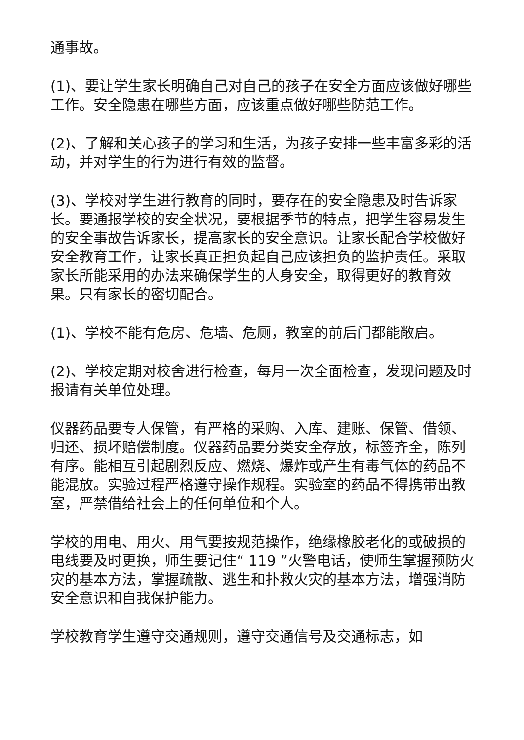通事故。
(1)、要让学生家长明确自己对自己的孩子在安全方面应该做好哪些工作。安全隐患在哪些方面，应该重点做好哪些防范工作。
(2)、了解和关心孩子的学习和生活，为孩子安排一些丰富多彩的活动，并对学生的行为进行有效的监督。
(3)、学校对学生进行教育的同时，要存在的安全隐患及时告诉家长。要通报学校的安全状况，要根据季节的特点，把学生容易发生的安全事故告诉家长，提高家长的安全意识。让家长配合学校做好安全教育工作，让家长真正担负起自己应该担负的监护责任。采取家长所能采用的办法来确保学生的人身安全，取得更好的教育效果。只有家长的密切配合。
(1)、学校不能有危房、危墙、危厕，教室的前后门都能敞启。
(2)、学校定期对校舍进行检查，每月一次全面检查，发现问题及时报请有关单位处理。
仪器药品要专人保管，有严格的采购、入库、建账、保管、借领、归还、损坏赔偿制度。仪器药品要分类安全存放，标签齐全，陈列有序。能相互引起剧烈反应、燃烧、爆炸或产生有毒气体的药品不能混放。实验过程严格遵守操作规程。实验室的药品不得携带出教室，严禁借给社会上的任何单位和个人。
学校的用电、用火、用气要按规范操作，绝缘橡胶老化的或破损的电线要及时更换，师生要记住“ 119 ”火警电话，使师生掌握预防火灾的基本方法，掌握疏散、逃生和扑救火灾的基本方法，增强消防安全意识和自我保护能力。
学校教育学生遵守交通规则，遵守交通信号及交通标志，如